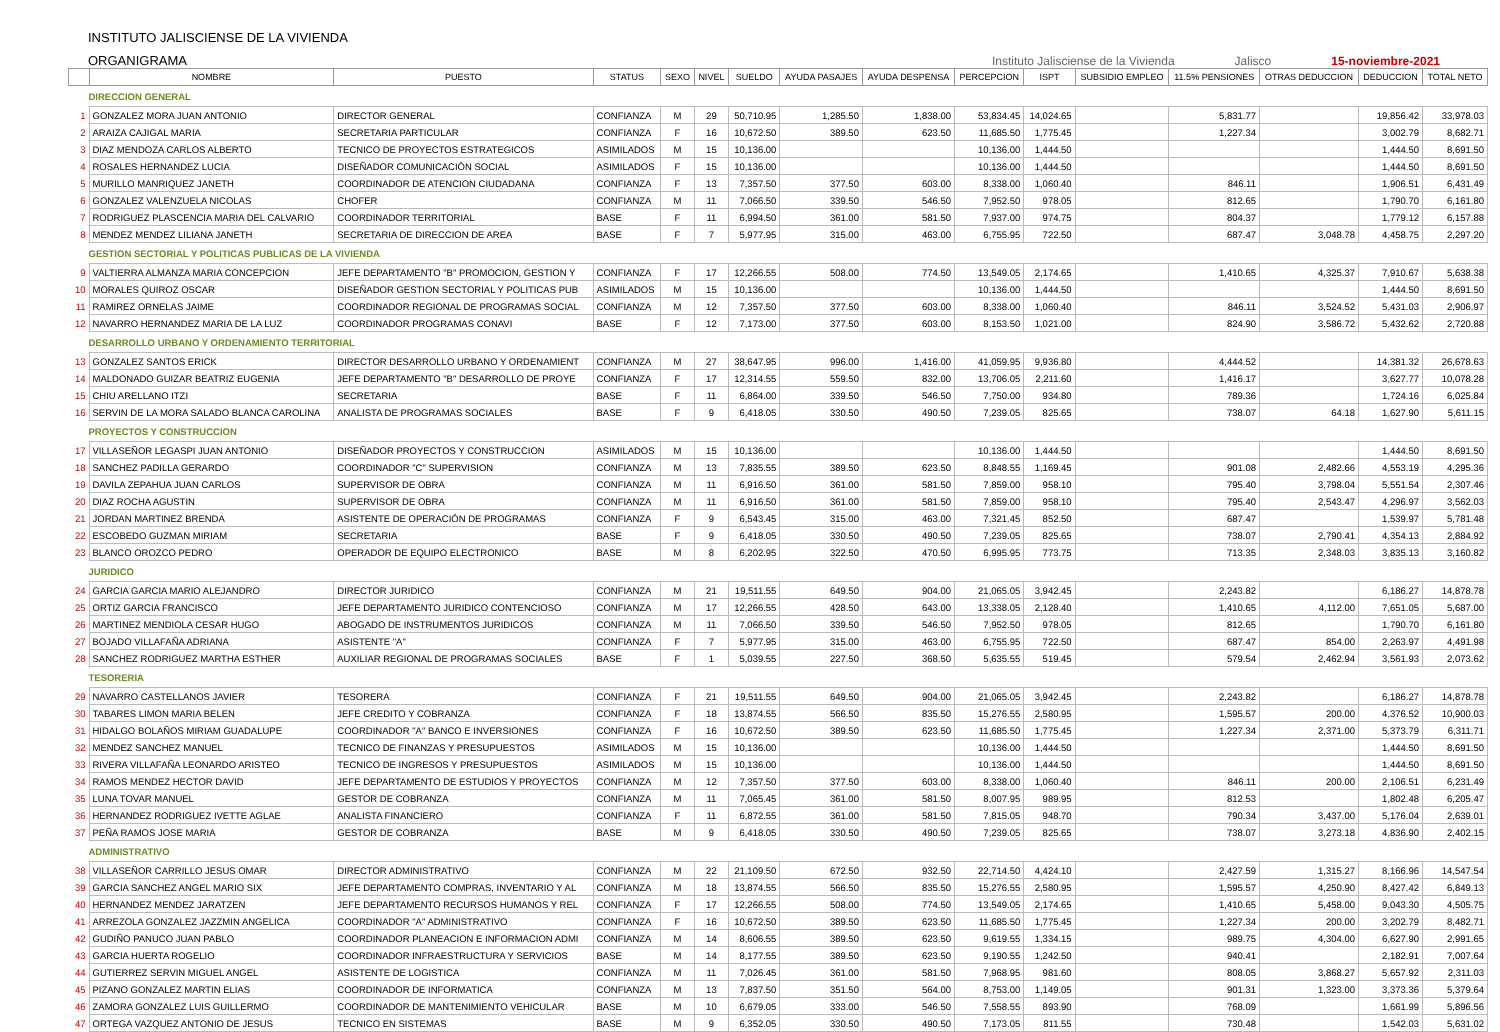INSTITUTO JALISCIENSE DE LA VIVIENDA
ORGANIGRAMA
Instituto Jalisciense de la Vivienda Jalisco 15-noviembre-2021
| | NOMBRE | PUESTO | STATUS | SEXO | NIVEL | SUELDO | AYUDA PASAJES | AYUDA DESPENSA | PERCEPCION | ISPT | SUBSIDIO EMPLEO | 11.5% PENSIONES | OTRAS DEDUCCION | DEDUCCION | TOTAL NETO |
| --- | --- | --- | --- | --- | --- | --- | --- | --- | --- | --- | --- | --- | --- | --- | --- |
| DIRECCION GENERAL | | | | | | | | | | | | | | | |
| 1 | GONZALEZ MORA JUAN ANTONIO | DIRECTOR GENERAL | CONFIANZA | M | 29 | 50,710.95 | 1,285.50 | 1,838.00 | 53,834.45 | 14,024.65 | | 5,831.77 | | 19,856.42 | 33,978.03 |
| 2 | ARAIZA CAJIGAL MARIA | SECRETARIA PARTICULAR | CONFIANZA | F | 16 | 10,672.50 | 389.50 | 623.50 | 11,685.50 | 1,775.45 | | 1,227.34 | | 3,002.79 | 8,682.71 |
| 3 | DIAZ MENDOZA CARLOS ALBERTO | TECNICO DE PROYECTOS ESTRATEGICOS | ASIMILADOS | M | 15 | 10,136.00 | | | 10,136.00 | 1,444.50 | | | | 1,444.50 | 8,691.50 |
| 4 | ROSALES HERNANDEZ LUCIA | DISEÑADOR COMUNICACIÒN SOCIAL | ASIMILADOS | F | 15 | 10,136.00 | | | 10,136.00 | 1,444.50 | | | | 1,444.50 | 8,691.50 |
| 5 | MURILLO MANRIQUEZ JANETH | COORDINADOR DE ATENCION CIUDADANA | CONFIANZA | F | 13 | 7,357.50 | 377.50 | 603.00 | 8,338.00 | 1,060.40 | | 846.11 | | 1,906.51 | 6,431.49 |
| 6 | GONZALEZ VALENZUELA NICOLAS | CHOFER | CONFIANZA | M | 11 | 7,066.50 | 339.50 | 546.50 | 7,952.50 | 978.05 | | 812.65 | | 1,790.70 | 6,161.80 |
| 7 | RODRIGUEZ PLASCENCIA MARIA DEL CALVARIO | COORDINADOR TERRITORIAL | BASE | F | 11 | 6,994.50 | 361.00 | 581.50 | 7,937.00 | 974.75 | | 804.37 | | 1,779.12 | 6,157.88 |
| 8 | MENDEZ MENDEZ LILIANA JANETH | SECRETARIA DE DIRECCION DE AREA | BASE | F | 7 | 5,977.95 | 315.00 | 463.00 | 6,755.95 | 722.50 | | 687.47 | 3,048.78 | 4,458.75 | 2,297.20 |
| GESTION SECTORIAL Y POLITICAS PUBLICAS DE LA VIVIENDA | | | | | | | | | | | | | | | |
| 9 | VALTIERRA ALMANZA MARIA CONCEPCION | JEFE DEPARTAMENTO "B" PROMOCION, GESTION Y | CONFIANZA | F | 17 | 12,266.55 | 508.00 | 774.50 | 13,549.05 | 2,174.65 | | 1,410.65 | 4,325.37 | 7,910.67 | 5,638.38 |
| 10 | MORALES QUIROZ OSCAR | DISEÑADOR GESTION SECTORIAL Y POLITICAS PUB | ASIMILADOS | M | 15 | 10,136.00 | | | 10,136.00 | 1,444.50 | | | | 1,444.50 | 8,691.50 |
| 11 | RAMIREZ ORNELAS JAIME | COORDINADOR REGIONAL DE PROGRAMAS SOCIAL | CONFIANZA | M | 12 | 7,357.50 | 377.50 | 603.00 | 8,338.00 | 1,060.40 | | 846.11 | 3,524.52 | 5,431.03 | 2,906.97 |
| 12 | NAVARRO HERNANDEZ MARIA DE LA LUZ | COORDINADOR PROGRAMAS CONAVI | BASE | F | 12 | 7,173.00 | 377.50 | 603.00 | 8,153.50 | 1,021.00 | | 824.90 | 3,586.72 | 5,432.62 | 2,720.88 |
| DESARROLLO URBANO Y ORDENAMIENTO TERRITORIAL | | | | | | | | | | | | | | | |
| 13 | GONZALEZ SANTOS ERICK | DIRECTOR DESARROLLO URBANO Y ORDENAMIENT | CONFIANZA | M | 27 | 38,647.95 | 996.00 | 1,416.00 | 41,059.95 | 9,936.80 | | 4,444.52 | | 14,381.32 | 26,678.63 |
| 14 | MALDONADO GUIZAR BEATRIZ EUGENIA | JEFE DEPARTAMENTO "B" DESARROLLO DE PROYE | CONFIANZA | F | 17 | 12,314.55 | 559.50 | 832.00 | 13,706.05 | 2,211.60 | | 1,416.17 | | 3,627.77 | 10,078.28 |
| 15 | CHIU ARELLANO ITZI | SECRETARIA | BASE | F | 11 | 6,864.00 | 339.50 | 546.50 | 7,750.00 | 934.80 | | 789.36 | | 1,724.16 | 6,025.84 |
| 16 | SERVIN DE LA MORA SALADO BLANCA CAROLINA | ANALISTA DE PROGRAMAS SOCIALES | BASE | F | 9 | 6,418.05 | 330.50 | 490.50 | 7,239.05 | 825.65 | | 738.07 | 64.18 | 1,627.90 | 5,611.15 |
| PROYECTOS Y CONSTRUCCION | | | | | | | | | | | | | | | |
| 17 | VILLASEÑOR LEGASPI JUAN ANTONIO | DISEÑADOR PROYECTOS Y CONSTRUCCION | ASIMILADOS | M | 15 | 10,136.00 | | | 10,136.00 | 1,444.50 | | | | 1,444.50 | 8,691.50 |
| 18 | SANCHEZ PADILLA GERARDO | COORDINADOR "C" SUPERVISION | CONFIANZA | M | 13 | 7,835.55 | 389.50 | 623.50 | 8,848.55 | 1,169.45 | | 901.08 | 2,482.66 | 4,553.19 | 4,295.36 |
| 19 | DAVILA ZEPAHUA JUAN CARLOS | SUPERVISOR DE OBRA | CONFIANZA | M | 11 | 6,916.50 | 361.00 | 581.50 | 7,859.00 | 958.10 | | 795.40 | 3,798.04 | 5,551.54 | 2,307.46 |
| 20 | DIAZ ROCHA AGUSTIN | SUPERVISOR DE OBRA | CONFIANZA | M | 11 | 6,916.50 | 361.00 | 581.50 | 7,859.00 | 958.10 | | 795.40 | 2,543.47 | 4,296.97 | 3,562.03 |
| 21 | JORDAN MARTINEZ BRENDA | ASISTENTE DE OPERACIÓN DE PROGRAMAS | CONFIANZA | F | 9 | 6,543.45 | 315.00 | 463.00 | 7,321.45 | 852.50 | | 687.47 | | 1,539.97 | 5,781.48 |
| 22 | ESCOBEDO GUZMAN MIRIAM | SECRETARIA | BASE | F | 9 | 6,418.05 | 330.50 | 490.50 | 7,239.05 | 825.65 | | 738.07 | 2,790.41 | 4,354.13 | 2,884.92 |
| 23 | BLANCO OROZCO PEDRO | OPERADOR DE EQUIPO ELECTRONICO | BASE | M | 8 | 6,202.95 | 322.50 | 470.50 | 6,995.95 | 773.75 | | 713.35 | 2,348.03 | 3,835.13 | 3,160.82 |
| JURIDICO | | | | | | | | | | | | | | | |
| 24 | GARCIA GARCIA MARIO ALEJANDRO | DIRECTOR JURIDICO | CONFIANZA | M | 21 | 19,511.55 | 649.50 | 904.00 | 21,065.05 | 3,942.45 | | 2,243.82 | | 6,186.27 | 14,878.78 |
| 25 | ORTIZ GARCIA FRANCISCO | JEFE DEPARTAMENTO JURIDICO CONTENCIOSO | CONFIANZA | M | 17 | 12,266.55 | 428.50 | 643.00 | 13,338.05 | 2,128.40 | | 1,410.65 | 4,112.00 | 7,651.05 | 5,687.00 |
| 26 | MARTINEZ MENDIOLA CESAR HUGO | ABOGADO DE INSTRUMENTOS JURIDICOS | CONFIANZA | M | 11 | 7,066.50 | 339.50 | 546.50 | 7,952.50 | 978.05 | | 812.65 | | 1,790.70 | 6,161.80 |
| 27 | BOJADO VILLAFAÑA ADRIANA | ASISTENTE "A" | CONFIANZA | F | 7 | 5,977.95 | 315.00 | 463.00 | 6,755.95 | 722.50 | | 687.47 | 854.00 | 2,263.97 | 4,491.98 |
| 28 | SANCHEZ RODRIGUEZ MARTHA ESTHER | AUXILIAR REGIONAL DE PROGRAMAS SOCIALES | BASE | F | 1 | 5,039.55 | 227.50 | 368.50 | 5,635.55 | 519.45 | | 579.54 | 2,462.94 | 3,561.93 | 2,073.62 |
| TESORERIA | | | | | | | | | | | | | | | |
| 29 | NAVARRO CASTELLANOS JAVIER | TESORERA | CONFIANZA | F | 21 | 19,511.55 | 649.50 | 904.00 | 21,065.05 | 3,942.45 | | 2,243.82 | | 6,186.27 | 14,878.78 |
| 30 | TABARES LIMON MARIA BELEN | JEFE CREDITO Y COBRANZA | CONFIANZA | F | 18 | 13,874.55 | 566.50 | 835.50 | 15,276.55 | 2,580.95 | | 1,595.57 | 200.00 | 4,376.52 | 10,900.03 |
| 31 | HIDALGO BOLAÑOS MIRIAM GUADALUPE | COORDINADOR "A" BANCO E INVERSIONES | CONFIANZA | F | 16 | 10,672.50 | 389.50 | 623.50 | 11,685.50 | 1,775.45 | | 1,227.34 | 2,371.00 | 5,373.79 | 6,311.71 |
| 32 | MENDEZ SANCHEZ MANUEL | TECNICO DE FINANZAS Y PRESUPUESTOS | ASIMILADOS | M | 15 | 10,136.00 | | | 10,136.00 | 1,444.50 | | | | 1,444.50 | 8,691.50 |
| 33 | RIVERA VILLAFAÑA LEONARDO ARISTEO | TECNICO DE INGRESOS Y PRESUPUESTOS | ASIMILADOS | M | 15 | 10,136.00 | | | 10,136.00 | 1,444.50 | | | | 1,444.50 | 8,691.50 |
| 34 | RAMOS MENDEZ HECTOR DAVID | JEFE DEPARTAMENTO DE ESTUDIOS Y PROYECTOS | CONFIANZA | M | 12 | 7,357.50 | 377.50 | 603.00 | 8,338.00 | 1,060.40 | | 846.11 | 200.00 | 2,106.51 | 6,231.49 |
| 35 | LUNA TOVAR MANUEL | GESTOR DE COBRANZA | CONFIANZA | M | 11 | 7,065.45 | 361.00 | 581.50 | 8,007.95 | 989.95 | | 812.53 | | 1,802.48 | 6,205.47 |
| 36 | HERNANDEZ RODRIGUEZ IVETTE AGLAE | ANALISTA FINANCIERO | CONFIANZA | F | 11 | 6,872.55 | 361.00 | 581.50 | 7,815.05 | 948.70 | | 790.34 | 3,437.00 | 5,176.04 | 2,639.01 |
| 37 | PEÑA RAMOS JOSE MARIA | GESTOR DE COBRANZA | BASE | M | 9 | 6,418.05 | 330.50 | 490.50 | 7,239.05 | 825.65 | | 738.07 | 3,273.18 | 4,836.90 | 2,402.15 |
| ADMINISTRATIVO | | | | | | | | | | | | | | | |
| 38 | VILLASEÑOR CARRILLO JESUS OMAR | DIRECTOR ADMINISTRATIVO | CONFIANZA | M | 22 | 21,109.50 | 672.50 | 932.50 | 22,714.50 | 4,424.10 | | 2,427.59 | 1,315.27 | 8,166.96 | 14,547.54 |
| 39 | GARCIA SANCHEZ ANGEL MARIO SIX | JEFE DEPARTAMENTO COMPRAS, INVENTARIO Y AL | CONFIANZA | M | 18 | 13,874.55 | 566.50 | 835.50 | 15,276.55 | 2,580.95 | | 1,595.57 | 4,250.90 | 8,427.42 | 6,849.13 |
| 40 | HERNANDEZ MENDEZ JARATZEN | JEFE DEPARTAMENTO RECURSOS HUMANOS Y REL | CONFIANZA | F | 17 | 12,266.55 | 508.00 | 774.50 | 13,549.05 | 2,174.65 | | 1,410.65 | 5,458.00 | 9,043.30 | 4,505.75 |
| 41 | ARREZOLA GONZALEZ JAZZMIN ANGELICA | COORDINADOR "A" ADMINISTRATIVO | CONFIANZA | F | 16 | 10,672.50 | 389.50 | 623.50 | 11,685.50 | 1,775.45 | | 1,227.34 | 200.00 | 3,202.79 | 8,482.71 |
| 42 | GUDIÑO PANUCO JUAN PABLO | COORDINADOR PLANEACION E INFORMACION ADMI | CONFIANZA | M | 14 | 8,606.55 | 389.50 | 623.50 | 9,619.55 | 1,334.15 | | 989.75 | 4,304.00 | 6,627.90 | 2,991.65 |
| 43 | GARCIA HUERTA ROGELIO | COORDINADOR INFRAESTRUCTURA Y SERVICIOS | BASE | M | 14 | 8,177.55 | 389.50 | 623.50 | 9,190.55 | 1,242.50 | | 940.41 | | 2,182.91 | 7,007.64 |
| 44 | GUTIERREZ SERVIN MIGUEL ANGEL | ASISTENTE DE LOGISTICA | CONFIANZA | M | 11 | 7,026.45 | 361.00 | 581.50 | 7,968.95 | 981.60 | | 808.05 | 3,868.27 | 5,657.92 | 2,311.03 |
| 45 | PIZANO GONZALEZ MARTIN ELIAS | COORDINADOR DE INFORMATICA | CONFIANZA | M | 13 | 7,837.50 | 351.50 | 564.00 | 8,753.00 | 1,149.05 | | 901.31 | 1,323.00 | 3,373.36 | 5,379.64 |
| 46 | ZAMORA GONZALEZ LUIS GUILLERMO | COORDINADOR DE MANTENIMIENTO VEHICULAR | BASE | M | 10 | 6,679.05 | 333.00 | 546.50 | 7,558.55 | 893.90 | | 768.09 | | 1,661.99 | 5,896.56 |
| 47 | ORTEGA VAZQUEZ ANTONIO DE JESUS | TECNICO EN SISTEMAS | BASE | M | 9 | 6,352.05 | 330.50 | 490.50 | 7,173.05 | 811.55 | | 730.48 | | 1,542.03 | 5,631.02 |